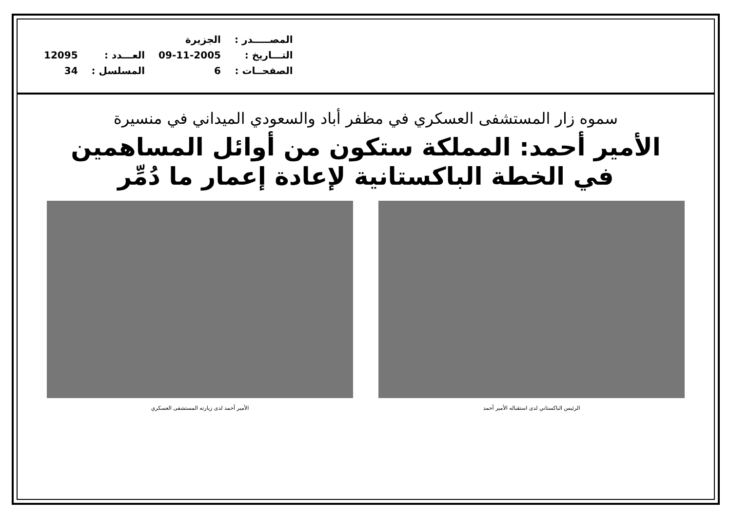| المصـــــدر : | الجزيرة | | |
| التـــاريخ : | 09-11-2005 | العـــدد : | 12095 |
| الصفحــات : | 6 | المسلسل : | 34 |
سموه زار المستشفى العسكري في مظفر أباد والسعودي الميداني في منسيرة
الأمير أحمد: المملكة ستكون من أوائل المساهمين
في الخطة الباكستانية لإعادة إعمار ما دُمِّر
الرئيس الباكستاني لدى استقباله الأمير أحمد
الأمير أحمد لدى زيارته المستشفى العسكري